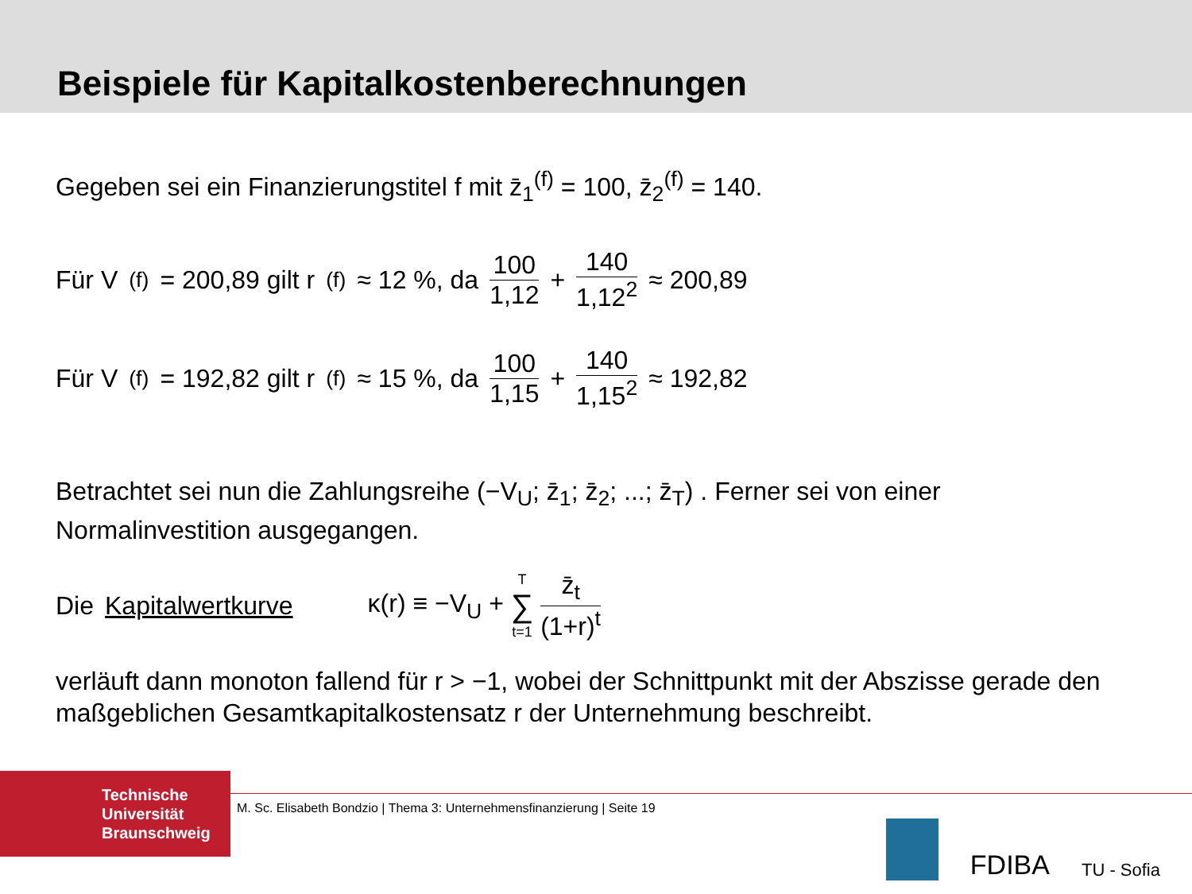Beispiele für Kapitalkostenberechnungen
Gegeben sei ein Finanzierungstitel f mit z̄<sub>1</sub><sup>(f)</sup> = 100, z̄<sub>2</sub><sup>(f)</sup> = 140.
Für V<sup>(f)</sup> = 200,89 gilt r<sup>(f)</sup> ≈ 12 %, da 100 1,12 + 140 1,12<sup>2</sup> ≈ 200,89
Für V<sup>(f)</sup> = 192,82 gilt r<sup>(f)</sup> ≈ 15 %, da 100 1,15 + 140 1,15<sup>2</sup> ≈ 192,82
Betrachtet sei nun die Zahlungsreihe (−V<sub>U</sub>; z̄<sub>1</sub>; z̄<sub>2</sub>; ...; z̄<sub>T</sub>) . Ferner sei von einer Normalinvestition ausgegangen.
Die Kapitalwertkurve κ(r) ≡ −V<sub>U</sub> + T ∑ t=1 z̄<sub>t</sub> (1+r)<sup>t</sup>
verläuft dann monoton fallend für r > −1, wobei der Schnittpunkt mit der Abszisse gerade den maßgeblichen Gesamtkapitalkostensatz r der Unternehmung beschreibt.
Technische
Universität
Braunschweig
M. Sc. Elisabeth Bondzio | Thema 3: Unternehmensfinanzierung | Seite 19
FDIBA TU - Sofia